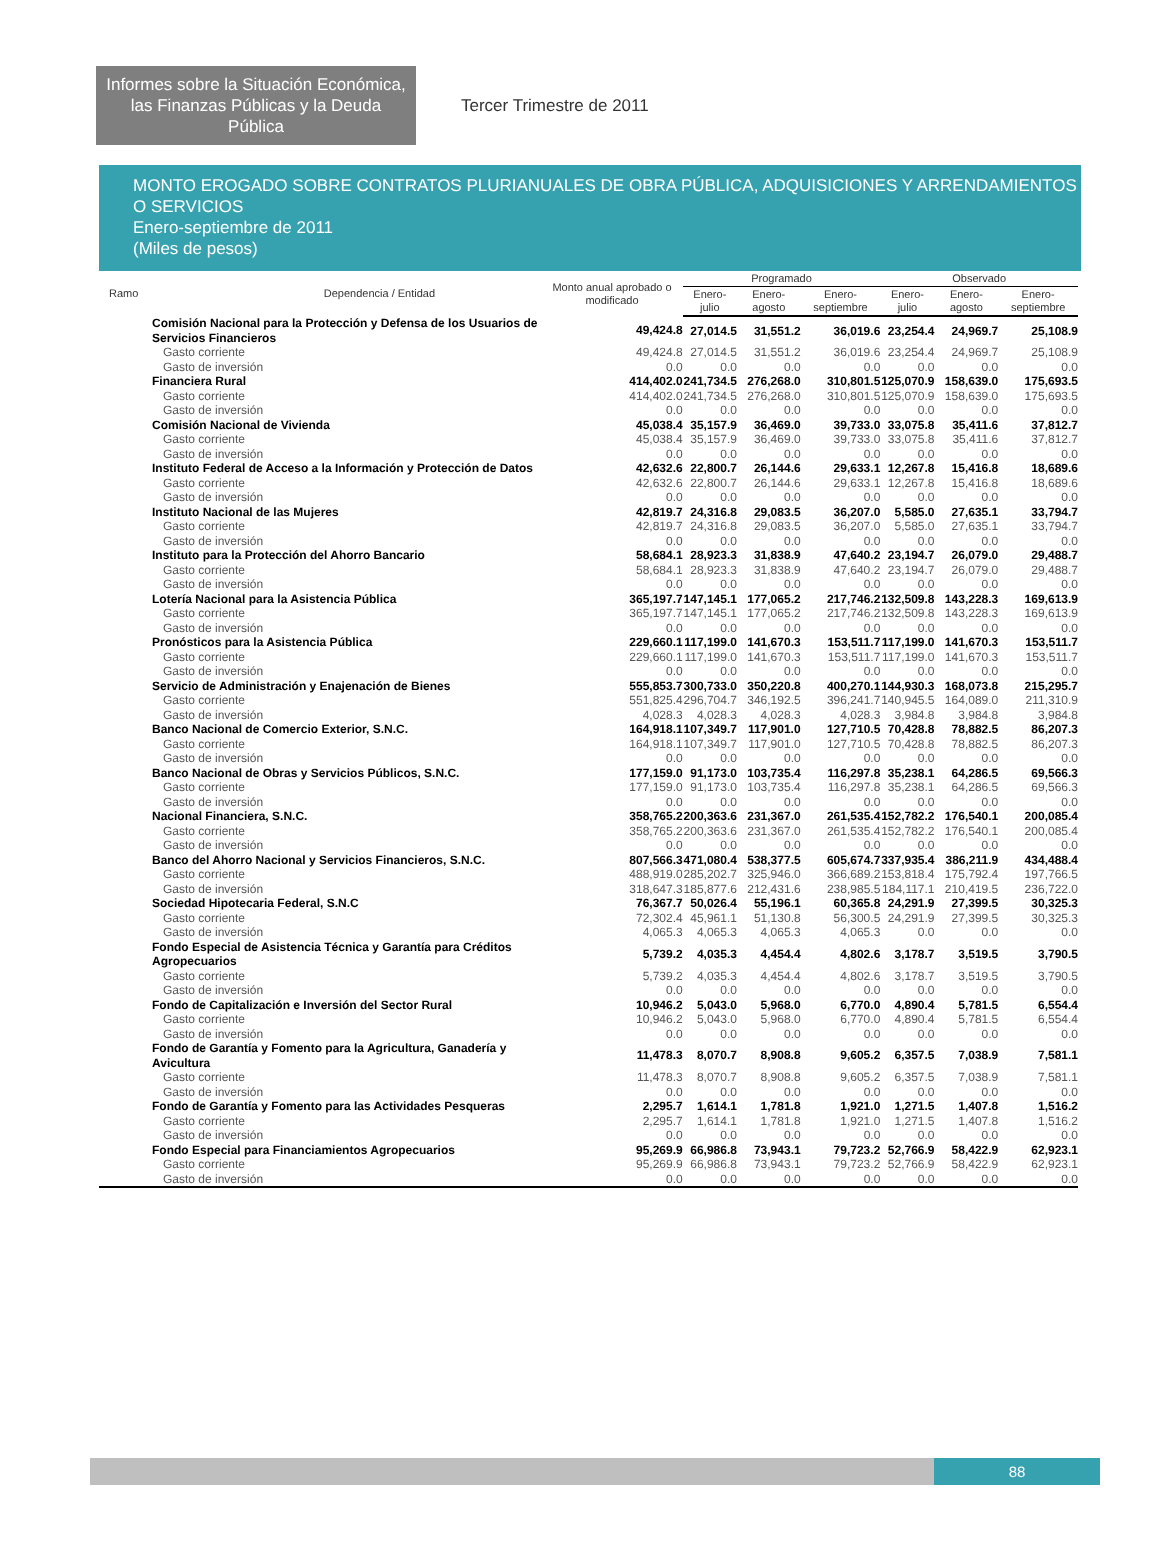Informes sobre la Situación Económica, las Finanzas Públicas y la Deuda Pública
Tercer Trimestre de 2011
MONTO EROGADO SOBRE CONTRATOS PLURIANUALES DE OBRA PÚBLICA, ADQUISICIONES Y ARRENDAMIENTOS O SERVICIOS
Enero-septiembre de 2011
(Miles de pesos)
| Ramo | Dependencia / Entidad | Monto anual aprobado o modificado | Programado | | | Observado | | |
| --- | --- | --- | --- | --- | --- | --- | --- | --- |
| | | | Enero-julio | Enero-agosto | Enero-septiembre | Enero-julio | Enero-agosto | Enero-septiembre |
| Comisión Nacional para la Protección y Defensa de los Usuarios de Servicios Financieros | | 49,424.8 | 27,014.5 | 31,551.2 | 36,019.6 | 23,254.4 | 24,969.7 | 25,108.9 |
| Gasto corriente | | 49,424.8 | 27,014.5 | 31,551.2 | 36,019.6 | 23,254.4 | 24,969.7 | 25,108.9 |
| Gasto de inversión | | 0.0 | 0.0 | 0.0 | 0.0 | 0.0 | 0.0 | 0.0 |
| Financiera Rural | | 414,402.0 | 241,734.5 | 276,268.0 | 310,801.5 | 125,070.9 | 158,639.0 | 175,693.5 |
| Gasto corriente | | 414,402.0 | 241,734.5 | 276,268.0 | 310,801.5 | 125,070.9 | 158,639.0 | 175,693.5 |
| Gasto de inversión | | 0.0 | 0.0 | 0.0 | 0.0 | 0.0 | 0.0 | 0.0 |
| Comisión Nacional de Vivienda | | 45,038.4 | 35,157.9 | 36,469.0 | 39,733.0 | 33,075.8 | 35,411.6 | 37,812.7 |
| Gasto corriente | | 45,038.4 | 35,157.9 | 36,469.0 | 39,733.0 | 33,075.8 | 35,411.6 | 37,812.7 |
| Gasto de inversión | | 0.0 | 0.0 | 0.0 | 0.0 | 0.0 | 0.0 | 0.0 |
| Instituto Federal de Acceso a la Información y Protección de Datos | | 42,632.6 | 22,800.7 | 26,144.6 | 29,633.1 | 12,267.8 | 15,416.8 | 18,689.6 |
| Gasto corriente | | 42,632.6 | 22,800.7 | 26,144.6 | 29,633.1 | 12,267.8 | 15,416.8 | 18,689.6 |
| Gasto de inversión | | 0.0 | 0.0 | 0.0 | 0.0 | 0.0 | 0.0 | 0.0 |
| Instituto Nacional de las Mujeres | | 42,819.7 | 24,316.8 | 29,083.5 | 36,207.0 | 5,585.0 | 27,635.1 | 33,794.7 |
| Gasto corriente | | 42,819.7 | 24,316.8 | 29,083.5 | 36,207.0 | 5,585.0 | 27,635.1 | 33,794.7 |
| Gasto de inversión | | 0.0 | 0.0 | 0.0 | 0.0 | 0.0 | 0.0 | 0.0 |
| Instituto para la Protección del Ahorro Bancario | | 58,684.1 | 28,923.3 | 31,838.9 | 47,640.2 | 23,194.7 | 26,079.0 | 29,488.7 |
| Gasto corriente | | 58,684.1 | 28,923.3 | 31,838.9 | 47,640.2 | 23,194.7 | 26,079.0 | 29,488.7 |
| Gasto de inversión | | 0.0 | 0.0 | 0.0 | 0.0 | 0.0 | 0.0 | 0.0 |
| Lotería Nacional para la Asistencia Pública | | 365,197.7 | 147,145.1 | 177,065.2 | 217,746.2 | 132,509.8 | 143,228.3 | 169,613.9 |
| Gasto corriente | | 365,197.7 | 147,145.1 | 177,065.2 | 217,746.2 | 132,509.8 | 143,228.3 | 169,613.9 |
| Gasto de inversión | | 0.0 | 0.0 | 0.0 | 0.0 | 0.0 | 0.0 | 0.0 |
| Pronósticos para la Asistencia Pública | | 229,660.1 | 117,199.0 | 141,670.3 | 153,511.7 | 117,199.0 | 141,670.3 | 153,511.7 |
| Gasto corriente | | 229,660.1 | 117,199.0 | 141,670.3 | 153,511.7 | 117,199.0 | 141,670.3 | 153,511.7 |
| Gasto de inversión | | 0.0 | 0.0 | 0.0 | 0.0 | 0.0 | 0.0 | 0.0 |
| Servicio de Administración y Enajenación de Bienes | | 555,853.7 | 300,733.0 | 350,220.8 | 400,270.1 | 144,930.3 | 168,073.8 | 215,295.7 |
| Gasto corriente | | 551,825.4 | 296,704.7 | 346,192.5 | 396,241.7 | 140,945.5 | 164,089.0 | 211,310.9 |
| Gasto de inversión | | 4,028.3 | 4,028.3 | 4,028.3 | 4,028.3 | 3,984.8 | 3,984.8 | 3,984.8 |
| Banco Nacional de Comercio Exterior, S.N.C. | | 164,918.1 | 107,349.7 | 117,901.0 | 127,710.5 | 70,428.8 | 78,882.5 | 86,207.3 |
| Gasto corriente | | 164,918.1 | 107,349.7 | 117,901.0 | 127,710.5 | 70,428.8 | 78,882.5 | 86,207.3 |
| Gasto de inversión | | 0.0 | 0.0 | 0.0 | 0.0 | 0.0 | 0.0 | 0.0 |
| Banco Nacional de Obras y Servicios Públicos, S.N.C. | | 177,159.0 | 91,173.0 | 103,735.4 | 116,297.8 | 35,238.1 | 64,286.5 | 69,566.3 |
| Gasto corriente | | 177,159.0 | 91,173.0 | 103,735.4 | 116,297.8 | 35,238.1 | 64,286.5 | 69,566.3 |
| Gasto de inversión | | 0.0 | 0.0 | 0.0 | 0.0 | 0.0 | 0.0 | 0.0 |
| Nacional Financiera, S.N.C. | | 358,765.2 | 200,363.6 | 231,367.0 | 261,535.4 | 152,782.2 | 176,540.1 | 200,085.4 |
| Gasto corriente | | 358,765.2 | 200,363.6 | 231,367.0 | 261,535.4 | 152,782.2 | 176,540.1 | 200,085.4 |
| Gasto de inversión | | 0.0 | 0.0 | 0.0 | 0.0 | 0.0 | 0.0 | 0.0 |
| Banco del Ahorro Nacional y Servicios Financieros, S.N.C. | | 807,566.3 | 471,080.4 | 538,377.5 | 605,674.7 | 337,935.4 | 386,211.9 | 434,488.4 |
| Gasto corriente | | 488,919.0 | 285,202.7 | 325,946.0 | 366,689.2 | 153,818.4 | 175,792.4 | 197,766.5 |
| Gasto de inversión | | 318,647.3 | 185,877.6 | 212,431.6 | 238,985.5 | 184,117.1 | 210,419.5 | 236,722.0 |
| Sociedad Hipotecaria Federal, S.N.C | | 76,367.7 | 50,026.4 | 55,196.1 | 60,365.8 | 24,291.9 | 27,399.5 | 30,325.3 |
| Gasto corriente | | 72,302.4 | 45,961.1 | 51,130.8 | 56,300.5 | 24,291.9 | 27,399.5 | 30,325.3 |
| Gasto de inversión | | 4,065.3 | 4,065.3 | 4,065.3 | 4,065.3 | 0.0 | 0.0 | 0.0 |
| Fondo Especial de Asistencia Técnica y Garantía para Créditos Agropecuarios | | 5,739.2 | 4,035.3 | 4,454.4 | 4,802.6 | 3,178.7 | 3,519.5 | 3,790.5 |
| Gasto corriente | | 5,739.2 | 4,035.3 | 4,454.4 | 4,802.6 | 3,178.7 | 3,519.5 | 3,790.5 |
| Gasto de inversión | | 0.0 | 0.0 | 0.0 | 0.0 | 0.0 | 0.0 | 0.0 |
| Fondo de Capitalización e Inversión del Sector Rural | | 10,946.2 | 5,043.0 | 5,968.0 | 6,770.0 | 4,890.4 | 5,781.5 | 6,554.4 |
| Gasto corriente | | 10,946.2 | 5,043.0 | 5,968.0 | 6,770.0 | 4,890.4 | 5,781.5 | 6,554.4 |
| Gasto de inversión | | 0.0 | 0.0 | 0.0 | 0.0 | 0.0 | 0.0 | 0.0 |
| Fondo de Garantía y Fomento para la Agricultura, Ganadería y Avicultura | | 11,478.3 | 8,070.7 | 8,908.8 | 9,605.2 | 6,357.5 | 7,038.9 | 7,581.1 |
| Gasto corriente | | 11,478.3 | 8,070.7 | 8,908.8 | 9,605.2 | 6,357.5 | 7,038.9 | 7,581.1 |
| Gasto de inversión | | 0.0 | 0.0 | 0.0 | 0.0 | 0.0 | 0.0 | 0.0 |
| Fondo de Garantía y Fomento para las Actividades Pesqueras | | 2,295.7 | 1,614.1 | 1,781.8 | 1,921.0 | 1,271.5 | 1,407.8 | 1,516.2 |
| Gasto corriente | | 2,295.7 | 1,614.1 | 1,781.8 | 1,921.0 | 1,271.5 | 1,407.8 | 1,516.2 |
| Gasto de inversión | | 0.0 | 0.0 | 0.0 | 0.0 | 0.0 | 0.0 | 0.0 |
| Fondo Especial para Financiamientos Agropecuarios | | 95,269.9 | 66,986.8 | 73,943.1 | 79,723.2 | 52,766.9 | 58,422.9 | 62,923.1 |
| Gasto corriente | | 95,269.9 | 66,986.8 | 73,943.1 | 79,723.2 | 52,766.9 | 58,422.9 | 62,923.1 |
| Gasto de inversión | | 0.0 | 0.0 | 0.0 | 0.0 | 0.0 | 0.0 | 0.0 |
88